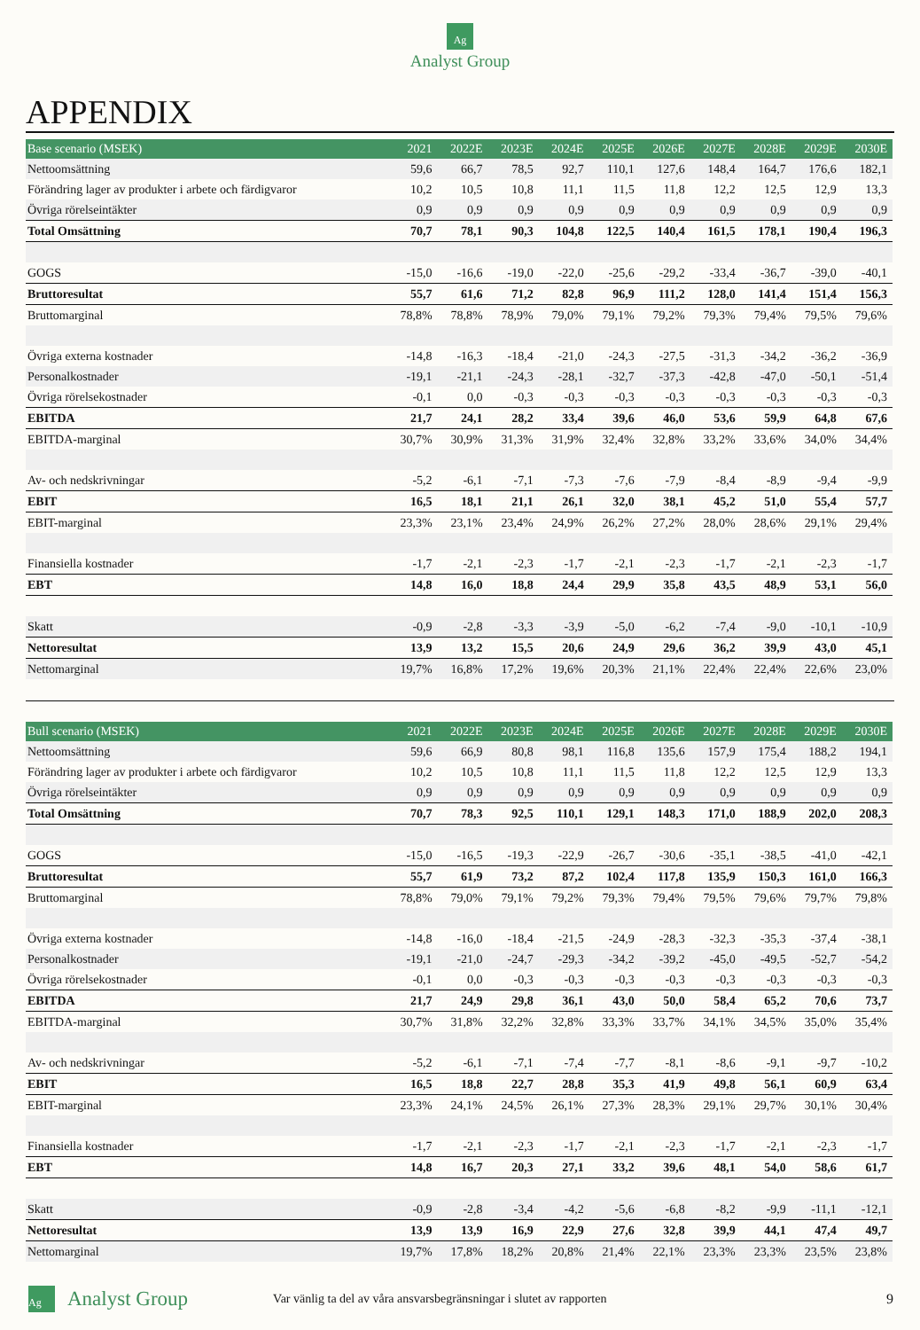Ag
Analyst Group
APPENDIX
| Base scenario (MSEK) | 2021 | 2022E | 2023E | 2024E | 2025E | 2026E | 2027E | 2028E | 2029E | 2030E |
| --- | --- | --- | --- | --- | --- | --- | --- | --- | --- | --- |
| Nettoomsättning | 59,6 | 66,7 | 78,5 | 92,7 | 110,1 | 127,6 | 148,4 | 164,7 | 176,6 | 182,1 |
| Förändring lager av produkter i arbete och färdigvaror | 10,2 | 10,5 | 10,8 | 11,1 | 11,5 | 11,8 | 12,2 | 12,5 | 12,9 | 13,3 |
| Övriga rörelseintäkter | 0,9 | 0,9 | 0,9 | 0,9 | 0,9 | 0,9 | 0,9 | 0,9 | 0,9 | 0,9 |
| Total Omsättning | 70,7 | 78,1 | 90,3 | 104,8 | 122,5 | 140,4 | 161,5 | 178,1 | 190,4 | 196,3 |
| GOGS | -15,0 | -16,6 | -19,0 | -22,0 | -25,6 | -29,2 | -33,4 | -36,7 | -39,0 | -40,1 |
| Bruttoresultat | 55,7 | 61,6 | 71,2 | 82,8 | 96,9 | 111,2 | 128,0 | 141,4 | 151,4 | 156,3 |
| Bruttomarginal | 78,8% | 78,8% | 78,9% | 79,0% | 79,1% | 79,2% | 79,3% | 79,4% | 79,5% | 79,6% |
| Övriga externa kostnader | -14,8 | -16,3 | -18,4 | -21,0 | -24,3 | -27,5 | -31,3 | -34,2 | -36,2 | -36,9 |
| Personalkostnader | -19,1 | -21,1 | -24,3 | -28,1 | -32,7 | -37,3 | -42,8 | -47,0 | -50,1 | -51,4 |
| Övriga rörelsekostnader | -0,1 | 0,0 | -0,3 | -0,3 | -0,3 | -0,3 | -0,3 | -0,3 | -0,3 | -0,3 |
| EBITDA | 21,7 | 24,1 | 28,2 | 33,4 | 39,6 | 46,0 | 53,6 | 59,9 | 64,8 | 67,6 |
| EBITDA-marginal | 30,7% | 30,9% | 31,3% | 31,9% | 32,4% | 32,8% | 33,2% | 33,6% | 34,0% | 34,4% |
| Av- och nedskrivningar | -5,2 | -6,1 | -7,1 | -7,3 | -7,6 | -7,9 | -8,4 | -8,9 | -9,4 | -9,9 |
| EBIT | 16,5 | 18,1 | 21,1 | 26,1 | 32,0 | 38,1 | 45,2 | 51,0 | 55,4 | 57,7 |
| EBIT-marginal | 23,3% | 23,1% | 23,4% | 24,9% | 26,2% | 27,2% | 28,0% | 28,6% | 29,1% | 29,4% |
| Finansiella kostnader | -1,7 | -2,1 | -2,3 | -1,7 | -2,1 | -2,3 | -1,7 | -2,1 | -2,3 | -1,7 |
| EBT | 14,8 | 16,0 | 18,8 | 24,4 | 29,9 | 35,8 | 43,5 | 48,9 | 53,1 | 56,0 |
| Skatt | -0,9 | -2,8 | -3,3 | -3,9 | -5,0 | -6,2 | -7,4 | -9,0 | -10,1 | -10,9 |
| Nettoresultat | 13,9 | 13,2 | 15,5 | 20,6 | 24,9 | 29,6 | 36,2 | 39,9 | 43,0 | 45,1 |
| Nettomarginal | 19,7% | 16,8% | 17,2% | 19,6% | 20,3% | 21,1% | 22,4% | 22,4% | 22,6% | 23,0% |
| Bull scenario (MSEK) | 2021 | 2022E | 2023E | 2024E | 2025E | 2026E | 2027E | 2028E | 2029E | 2030E |
| --- | --- | --- | --- | --- | --- | --- | --- | --- | --- | --- |
| Nettoomsättning | 59,6 | 66,9 | 80,8 | 98,1 | 116,8 | 135,6 | 157,9 | 175,4 | 188,2 | 194,1 |
| Förändring lager av produkter i arbete och färdigvaror | 10,2 | 10,5 | 10,8 | 11,1 | 11,5 | 11,8 | 12,2 | 12,5 | 12,9 | 13,3 |
| Övriga rörelseintäkter | 0,9 | 0,9 | 0,9 | 0,9 | 0,9 | 0,9 | 0,9 | 0,9 | 0,9 | 0,9 |
| Total Omsättning | 70,7 | 78,3 | 92,5 | 110,1 | 129,1 | 148,3 | 171,0 | 188,9 | 202,0 | 208,3 |
| GOGS | -15,0 | -16,5 | -19,3 | -22,9 | -26,7 | -30,6 | -35,1 | -38,5 | -41,0 | -42,1 |
| Bruttoresultat | 55,7 | 61,9 | 73,2 | 87,2 | 102,4 | 117,8 | 135,9 | 150,3 | 161,0 | 166,3 |
| Bruttomarginal | 78,8% | 79,0% | 79,1% | 79,2% | 79,3% | 79,4% | 79,5% | 79,6% | 79,7% | 79,8% |
| Övriga externa kostnader | -14,8 | -16,0 | -18,4 | -21,5 | -24,9 | -28,3 | -32,3 | -35,3 | -37,4 | -38,1 |
| Personalkostnader | -19,1 | -21,0 | -24,7 | -29,3 | -34,2 | -39,2 | -45,0 | -49,5 | -52,7 | -54,2 |
| Övriga rörelsekostnader | -0,1 | 0,0 | -0,3 | -0,3 | -0,3 | -0,3 | -0,3 | -0,3 | -0,3 | -0,3 |
| EBITDA | 21,7 | 24,9 | 29,8 | 36,1 | 43,0 | 50,0 | 58,4 | 65,2 | 70,6 | 73,7 |
| EBITDA-marginal | 30,7% | 31,8% | 32,2% | 32,8% | 33,3% | 33,7% | 34,1% | 34,5% | 35,0% | 35,4% |
| Av- och nedskrivningar | -5,2 | -6,1 | -7,1 | -7,4 | -7,7 | -8,1 | -8,6 | -9,1 | -9,7 | -10,2 |
| EBIT | 16,5 | 18,8 | 22,7 | 28,8 | 35,3 | 41,9 | 49,8 | 56,1 | 60,9 | 63,4 |
| EBIT-marginal | 23,3% | 24,1% | 24,5% | 26,1% | 27,3% | 28,3% | 29,1% | 29,7% | 30,1% | 30,4% |
| Finansiella kostnader | -1,7 | -2,1 | -2,3 | -1,7 | -2,1 | -2,3 | -1,7 | -2,1 | -2,3 | -1,7 |
| EBT | 14,8 | 16,7 | 20,3 | 27,1 | 33,2 | 39,6 | 48,1 | 54,0 | 58,6 | 61,7 |
| Skatt | -0,9 | -2,8 | -3,4 | -4,2 | -5,6 | -6,8 | -8,2 | -9,9 | -11,1 | -12,1 |
| Nettoresultat | 13,9 | 13,9 | 16,9 | 22,9 | 27,6 | 32,8 | 39,9 | 44,1 | 47,4 | 49,7 |
| Nettomarginal | 19,7% | 17,8% | 18,2% | 20,8% | 21,4% | 22,1% | 23,3% | 23,3% | 23,5% | 23,8% |
Ag Analyst Group Var vänlig ta del av våra ansvarsbegränsningar i slutet av rapporten 9